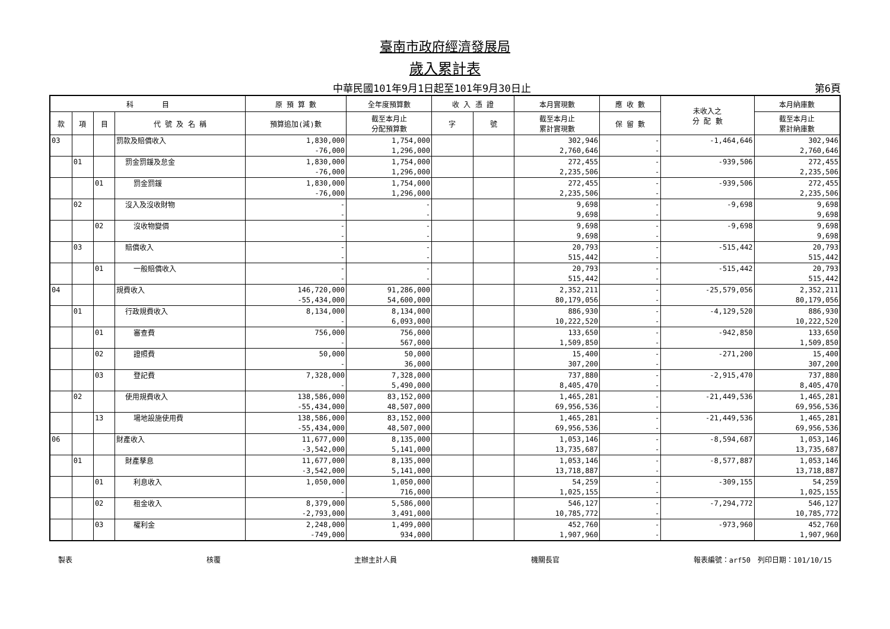臺南市政府經濟發展局
歲入累計表
中華民國101年9月1日起至101年9月30日止 第6頁
| 科 目 | | | | 原 預 算 數 | 全年度預算數 | 收 入 憑 證 | | 本月實現數 | 應 收 數 | 未收入之 分 配 數 | 本月納庫數 |
| --- | --- | --- | --- | --- | --- | --- | --- | --- | --- | --- | --- |
| 款 | 項 | 目 | 代 號 及 名 稱 | 預算追加(減)數 | 截至本月止 分配預算數 | 字 | 號 | 截至本月止 累計實現數 | 保 留 數 | | 截至本月止 累計納庫數 |
| 03 | | | 罰款及賠償收入 | 1,830,000 | 1,754,000 | | | 302,946 | - | -1,464,646 | 302,946 |
| | | | | -76,000 | 1,296,000 | | | 2,760,646 | - | | 2,760,646 |
| | 01 | | 罰金罰鍰及怠金 | 1,830,000 | 1,754,000 | | | 272,455 | - | -939,506 | 272,455 |
| | | | | -76,000 | 1,296,000 | | | 2,235,506 | - | | 2,235,506 |
| | | 01 | 罰金罰鍰 | 1,830,000 | 1,754,000 | | | 272,455 | - | -939,506 | 272,455 |
| | | | | -76,000 | 1,296,000 | | | 2,235,506 | - | | 2,235,506 |
| | 02 | | 沒入及沒收財物 | - | - | | | 9,698 | - | -9,698 | 9,698 |
| | | | | - | - | | | 9,698 | - | | 9,698 |
| | | 02 | 沒收物變價 | - | - | | | 9,698 | - | -9,698 | 9,698 |
| | | | | - | - | | | 9,698 | - | | 9,698 |
| | 03 | | 賠償收入 | - | - | | | 20,793 | - | -515,442 | 20,793 |
| | | | | - | - | | | 515,442 | - | | 515,442 |
| | | 01 | 一般賠償收入 | - | - | | | 20,793 | - | -515,442 | 20,793 |
| | | | | - | - | | | 515,442 | - | | 515,442 |
| 04 | | | 規費收入 | 146,720,000 | 91,286,000 | | | 2,352,211 | - | -25,579,056 | 2,352,211 |
| | | | | -55,434,000 | 54,600,000 | | | 80,179,056 | - | | 80,179,056 |
| | 01 | | 行政規費收入 | 8,134,000 | 8,134,000 | | | 886,930 | - | -4,129,520 | 886,930 |
| | | | | - | 6,093,000 | | | 10,222,520 | - | | 10,222,520 |
| | | 01 | 審查費 | 756,000 | 756,000 | | | 133,650 | - | -942,850 | 133,650 |
| | | | | - | 567,000 | | | 1,509,850 | - | | 1,509,850 |
| | | 02 | 證照費 | 50,000 | 50,000 | | | 15,400 | - | -271,200 | 15,400 |
| | | | | - | 36,000 | | | 307,200 | - | | 307,200 |
| | | 03 | 登記費 | 7,328,000 | 7,328,000 | | | 737,880 | - | -2,915,470 | 737,880 |
| | | | | - | 5,490,000 | | | 8,405,470 | - | | 8,405,470 |
| | 02 | | 使用規費收入 | 138,586,000 | 83,152,000 | | | 1,465,281 | - | -21,449,536 | 1,465,281 |
| | | | | -55,434,000 | 48,507,000 | | | 69,956,536 | - | | 69,956,536 |
| | | 13 | 場地設施使用費 | 138,586,000 | 83,152,000 | | | 1,465,281 | - | -21,449,536 | 1,465,281 |
| | | | | -55,434,000 | 48,507,000 | | | 69,956,536 | - | | 69,956,536 |
| 06 | | | 財產收入 | 11,677,000 | 8,135,000 | | | 1,053,146 | - | -8,594,687 | 1,053,146 |
| | | | | -3,542,000 | 5,141,000 | | | 13,735,687 | - | | 13,735,687 |
| | 01 | | 財產孳息 | 11,677,000 | 8,135,000 | | | 1,053,146 | - | -8,577,887 | 1,053,146 |
| | | | | -3,542,000 | 5,141,000 | | | 13,718,887 | - | | 13,718,887 |
| | | 01 | 利息收入 | 1,050,000 | 1,050,000 | | | 54,259 | - | -309,155 | 54,259 |
| | | | | - | 716,000 | | | 1,025,155 | - | | 1,025,155 |
| | | 02 | 租金收入 | 8,379,000 | 5,586,000 | | | 546,127 | - | -7,294,772 | 546,127 |
| | | | | -2,793,000 | 3,491,000 | | | 10,785,772 | - | | 10,785,772 |
| | | 03 | 權利金 | 2,248,000 | 1,499,000 | | | 452,760 | - | -973,960 | 452,760 |
| | | | | -749,000 | 934,000 | | | 1,907,960 | - | | 1,907,960 |
製表 核覆 主辦主計人員 機關長官 報表編號：arf50　列印日期：101/10/15